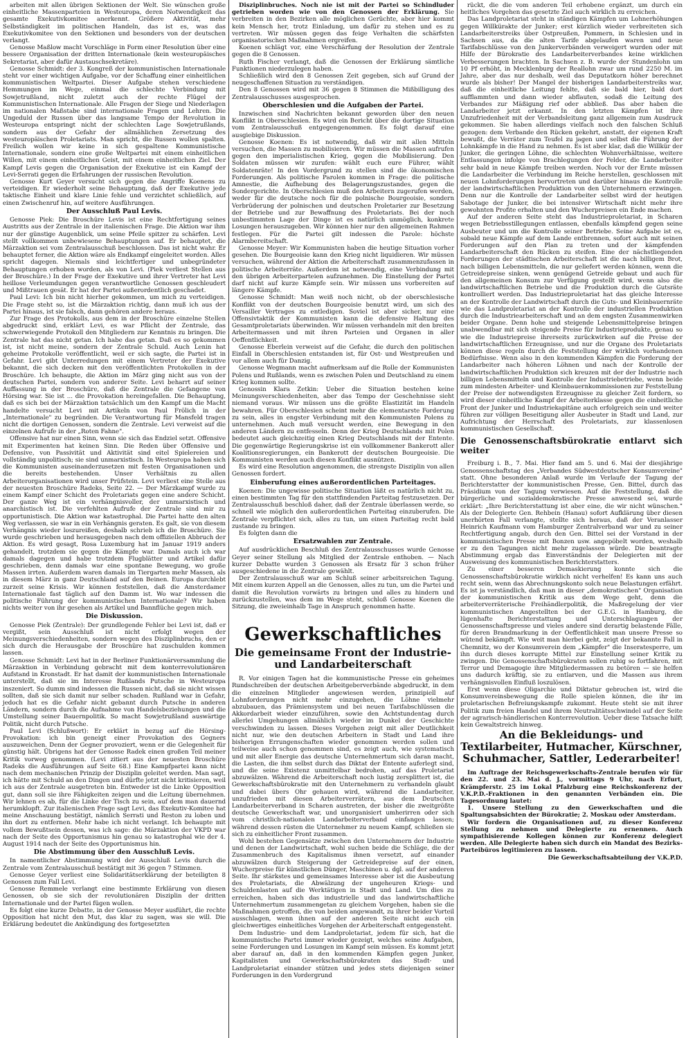arbeiten mit allen übrigen Sektionen der Welt. Sie wünschen große einheitliche Massenparteien in Westeuropa, deren Notwendigkeit das gesamte Exekutivkomitee anerkennt. Größere Aktivität, mehr Selbständigkeit im politischen Handeln, das ist es, was das Exekutivkomitee von den Sektionen und besonders von der deutschen verlangt.
Genosse Maßlow macht Vorschläge in Form einer Resolution über eine bessere Organisation der dritten Internationale (kein westeuropäisches Sekretariat, aber dafür Austauschsekretäre).
Genosse Schmidt: der 3. Kongreß der kommunistischen Internationale steht vor einer wichtigen Aufgabe, vor der Schaffung einer einheitlichen kommunistischen Weltpartei. Dieser Aufgabe stehen verschiedene Hemmungen im Wege, einmal die schlechte Verbindung mit Sowjetrußland, nicht zuletzt auch der rechte Flügel der Kommunistischen Internationale. Alle Fragen der Siege und Niederlagen im nationalen Maßstabe sind internationale Fragen und Lehren. Die Ungeduld der Russen über das langsame Tempo der Revolution in Westeuropa entspringt nicht der schlechten Lage Sowjetrußlands, sondern aus der Gefahr der allmählichen Zersetzung des westeuropäischen Proletariats. Man spricht, die Russen wollen spalten. Freilich wollen wir keine in sich gespaltene Kommunistische Internationale, sondern eine große Weltpartei mit einem einheitlichen Willen, mit einem einheitlichen Geist, mit einem einheitlichen Ziel. Der Kampf Levis gegen die Organisation der Exekutive ist ein Kampf der Levi-Serrati gegen die Erfahrungen der russischen Revolution.
Genosse Kurt Geyer versucht sich gegen die Angriffe Koenens zu verteidigen. Er wiederholt seine Behauptung, daß der Exekutive jede taktische Einheit und klare Linie fehle und verzichtet schließlich, auf einen Zwischenruf hin, auf weitere Ausführungen.
Der Ausschluß Paul Levis.
Genosse Piek: Die Broschüre Levis ist eine Rechtfertigung seines Austritts aus der Zentrale in der italienischen Frage. Die Aktion war ihm nur der günstige Augenblick, um seine Pfeile spitzer zu schärfen. Levi stellt vollkommen unbewiesene Behauptungen auf. Er behauptet, die Märzaktion sei vom Zentralausschuß beschlossen. Das ist nicht wahr. Er behauptet ferner, die Aktion wäre als Endkampf eingeleitet worden. Alles spricht dagegen. Niemals sind leichtfertiger und unbegründeter Behauptungen erhoben worden, als von Levi. (Piek verliest Stellen aus der Broschüre.) In der Frage der Exekutive und ihrer Vertreter hat Levi heillose Verleumdungen gegen verantwortliche Genossen geschleudert und Mißtrauen gesät. Er hat der Partei außerordentlich geschadet.
Paul Levi: Ich bin nicht hierher gekommen, um mich zu verteidigen. Die Frage steht so, ist die Märzaktion richtig, dann muß ich aus der Partei hinaus, ist sie falsch, dann gehören andere heraus.
Zur Frage des Protokolls, aus dem in der Broschüre einzelne Stellen abgedruckt sind, erklärt Levi, es war Pflicht der Zentrale, das schwerwiegende Protokoll den Mitgliedern zur Kenntnis zu bringen. Die Zentrale hat das nicht getan. Ich habe das getan. Daß es so gekommen ist, ist nicht meine, sondern der Zentrale Schuld. Auch Lenin hat geheime Protokolle veröffentlicht, weil er sich sagte, die Partei ist in Gefahr. Levi gibt Unterredungen mit einem Vertreter der Exekutive bekannt, die sich decken mit den veröffentlichten Protokollen in der Broschüre. Ich behaupte, die Aktion im März ging nicht aus von der deutschen Partei, sondern von anderer Seite. Levi beharrt auf seiner Auffassung in der Broschüre, daß die Zentrale die Gefangene von Hörsing war. Sie ist ... die Provokation hereingefallen. Die Behauptung, daß es sich bei der Märzaktion tatsächlich um den Kampf um die Macht handelte versucht Levi mit Artikeln von Paul Frölich in der „Internationale" zu begründen. Die Verantwortung für Mansfeld tragen nicht die dortigen Genossen, sondern die Zentrale. Levi verweist auf die einzelnen Aufrufe in der „Roten Fahne".
Offensive hat nur einen Sinn, wenn sie sich das Endziel setzt. Offensive mit Experimenten hat keinen Sinn. Die Reden über Offensive und Defensive, von Passivität und Aktivität sind eitel Spielereien und vollständig unpolitisch; sie sind unmarxistisch. In Westeuropa haben sich die Kommunisten auseinanderzusetzen mit festen Organisationen und die bereits bestehenden. Unser Verhältnis zu allen Arbeiterorganisationen wird unser Prüfstein. Levi verliest eine Stelle aus der neuesten Broschüre Radeks, Seite 22. — Der Märzkampf wurde zu einem Kampf einer Schicht des Proletariats gegen eine andere Schicht. Der ganze Weg ist ein verhängnisvoller, der unmarxistisch und anarchistisch ist. Die verfehlten Aufrufe der Zentrale sind mir zu opportunistisch. Die Aktion war katastrophal. Die Partei hatte den alten Weg verlassen, sie war in ein Verhängnis geraten. Es galt, sie von diesem Verhängnis wieder loszureißen, deshalb schrieb ich die Broschüre. Sie wurde geschrieben und herausgegeben nach dem offiziellen Abbruch der Aktion. Es wird gesagt, Rosa Luxemburg hat im Januar 1919 anders gehandelt, trotzdem sie gegen die Kämpfe war. Damals auch ich war damals dagegen und habe trotzdem Flugblätter und Artikel dafür geschrieben, denn damals war eine spontane Bewegung, wo große Massen irrten. Außerdem waren damals im Tiergarten mehr Massen, als in diesem März in ganz Deutschland auf den Beinen. Europa durchlebt zurzeit seine Krisis. Wir können feststellen, daß die Amsterdamer Internationale fast täglich auf den Damm ist. Wo war indessen die politische Führung der kommunistischen Internationale? Wir haben nichts weiter von ihr gesehen als Artikel und Bannflüche gegen mich.
Die Diskussion.
Genosse Piek (Zentrale): Der grundlegende Fehler bei Levi ist, daß er vergißt, sein Ausschluß ist nicht erfolgt wegen der Meinungsverschiedenheiten, sondern wegen des Disziplinbruchs, den er sich durch die Herausgabe der Broschüre hat zuschulden kommen lassen.
Genosse Schmidt: Levi hat in der Berliner Funktionärversammlung die Märzaktion in Verbindung gebracht mit dem konterrevolutionären Aufstand in Kronstadt. Er hat damit der kommunistischen Internationale unterstellt, daß sie im Interesse Rußlands Putsche in Westeuropa inszeniert. So dumm sind indessen die Russen nicht, daß sie nicht wissen sollten, daß sie sich damit nur selber schaden. Rußland war in Gefahr, jedoch hat es die Gefahr nicht gebannt durch Putsche in anderen Ländern, sondern durch die Aufnahme von Handelsbeziehungen und die Umstellung seiner Bauernpolitik. So macht Sowjetrußland auswärtige Politik, nicht durch Putsche.
Paul Levi (Schlußwort): Er erklärt in bezug auf die Hörsing-Provokation: ich bin geneigt einer Provokation des Gegners auszuweichen. Denn der Gegner provoziert, wenn er die Gelegenheit für günstig hält. Übrigens hat der Genosse Radek einen großen Teil meiner Kritik vorweg genommen. (Levi zitiert aus der neuesten Broschüre Radeks die Ausführungen auf Seite 68.) Eine Kampfpartei kann nicht nach dem mechanischen Prinzip der Disziplin geleitet werden. Man sagt, ich hätte mit Schuld an den Dingen und dürfte jetzt nicht kritisieren, weil ich aus der Zentrale ausgetreten bin. Entweder ist die Linke Opposition gut, dann soll sie ihre Fähigkeiten zeigen und die Leitung übernehmen. Wir lehnen es ab, für die Linke der Tisch zu sein, auf dem man dauernd herumklopft. Zur italienischen Frage sagt Levi, das Exekutiv-Komitee hat meine Anschauung bestätigt, nämlich Serrati und Reston zu loben und ihn dort zu entfernen. Mehr habe ich nicht verlangt. Ich behaupte mit vollem Bewußtsein dessen, was ich sage: die Märzaktion der VKPD war nach der Seite des Opportunismus hin genau so katastrophal wie der 4. August 1914 nach der Seite des Opportunismus hin.
Die Abstimmung über den Ausschluß Levis.
In namentlicher Abstimmung wird der Ausschluß Levis durch die Zentrale vom Zentralausschuß bestätigt mit 36 gegen 7 Stimmen.
Genosse Geyer verliest eine Solidaritätserklärung der beteiligten 8 Genossen zum Fall Levi.
Genosse Remmele verlangt eine bestimmte Erklärung von diesen Genossen, ob sie sich der revolutionären Disziplin der dritten Internationale und der Partei fügen wollen.
Es folgt eine kurze Debatte, in der Genosse Meyer ausführt, die rechte Opposition hat nicht den Mut, das klar zu sagen, was sie will. Die Erklärung bedeutet die Ankündigung des fortgesetzten
Disziplinbruches. Noch nie ist mit der Partei so Schindluder getrieben worden wie von den Genossen der Erklärung. Sie verbreiten in den Bezirken alle möglichen Gerüchte, aber hier kommt kein Mensch her, trotz Einladung, um dafür zu stehen und es zu vertreten. Wir müssen gegen das feige Verhalten die schärfsten organisatorischen Maßnahmen ergreifen.
Koenen schlägt vor, eine Verschärfung der Resolution der Zentrale gegen die 8 Genossen.
Ruth Fischer verlangt, daß die Genossen der Erklärung sämtliche Funktionen niederzulegen haben.
Schließlich wird den 8 Genossen Zeit gegeben, sich auf Grund der neugeschaffenen Situation zu verständigen.
Den 8 Genossen wird mit 36 gegen 8 Stimmen die Mißbilligung des Zentralausschusses ausgesprochen.
Oberschlesien und die Aufgaben der Partei.
Inzwischen sind Nachrichten bekannt geworden über den neuen Konflikt in Oberschlesien. Es wird ein Bericht über die dortige Situation vom Zentralausschuß entgegengenommen. Es folgt darauf eine ausgiebige Diskussion.
Genosse Koenen: Es ist notwendig, daß wir mit allen Mitteln versuchen, die Massen zu mobilisieren. Wir müssen die Massen aufrufen gegen den imperialistischen Krieg, gegen die Mobilisierung. Den Soldaten müssen wir zurufen: wählt euch eure Führer, wählt Soldatenräte! In den Vordergrund zu stellen sind die ökonomischen Forderungen. Als politische Parolen kommen in Frage: die politische Amnestie, die Aufhebung des Belagerungszustandes, gegen die Sondergerichte. In Oberschlesien muß den Arbeitern zugerufen werden, weder für die deutsche noch für die polnische Bourgeoisie, sondern Verbrüderung der polnischen und deutschen Proletarier zur Besetzung der Betriebe und zur Bewaffnung des Proletariats. Bei der noch unbestimmten Lage der Dinge ist es natürlich unmöglich, konkrete Losungen herauszugeben. Wir können hier nur den allgemeinen Rahmen festlegen. Für die Partei gilt indessen die Parole: höchste Alarmbereitschaft.
Genosse Meyer: Wir Kommunisten haben die heutige Situation vorher gesehen. Die Bourgeoisie kann den Krieg nicht liquidieren. Wir müssen versuchen, während der Aktion die Arbeiterschaft zusammenzufassen in politische Arbeiterräte. Außerdem ist notwendig, eine Verbindung mit den übrigen Arbeiterparteien aufzunehmen. Die Einstellung der Partei darf nicht auf kurze Kämpfe sein. Wir müssen uns vorbereiten auf längere Kämpfe.
Genosse Schmidt: Man weiß noch nicht, ob der oberschlesische Konflikt von der deutschen Bourgeoisie benutzt wird, um sich des Versailler Vertrages zu entledigen. Soviel ist aber sicher, nur eine Offensivtaktik der Kommunisten kann die defensive Haltung des Gesamtproletariats überwinden. Wir müssen verhandeln mit den breiten Arbeitermassen und mit ihren Parteien und Organen in aller Oeffentlichkeit.
Genosse Eberlein verweist auf die Gefahr, die durch den politischen Einfall in Oberschlesien entstanden ist, für Ost- und Westpreußen und vor allem auch für Danzig.
Genosse Wegmann macht aufmerksam auf die Rolle der Kommunisten Polens und Rußlands, wenn es zwischen Polen und Deutschland zu einem Krieg kommen sollte.
Genossin Klara Zetkin: Ueber die Situation bestehen keine Meinungsverschiedenheiten, aber das Tempo der Geschehnisse sieht niemand voraus. Wir müssen uns die größte Elastizität im Handeln bewahren. Für Oberschlesien scheint mehr die elementarste Forderung zu sein, alles in engster Verbindung mit den Kommunisten Polens zu unternehmen. Auch muß versucht werden, eine Bewegung in den anderen Ländern zu entfesseln. Denn der Krieg Deutschlands mit Polen bedeutet auch gleichzeitig einen Krieg Deutschlands mit der Entente. Die gegenwärtige Regierungskrise ist ein vollkommener Bankerott aller Koalitionsregierungen, ein Bankerott der deutschen Bourgeoisie. Die Kommunisten werden auch diesen Konflikt ausnützen.
Es wird eine Resolution angenommen, die strengste Disziplin von allen Genossen fordert.
Einberufung eines außerordentlichen Parteitages.
Koenen: Die ungewisse politische Situation läßt es natürlich nicht zu, einen bestimmten Tag für den stattfindenden Parteitag festzusetzen. Der Zentralausschuß beschloß daher, daß der Zentrale überlassen werde, so schnell wie möglich den außerordentlichen Parteitag einzuberufen. Die Zentrale verpflichtet sich, alles zu tun, um einen Parteitag recht bald zustande zu bringen.
Es folgten dann die
Ersatzwahlen zur Zentrale.
Auf ausdrücklichen Beschluß des Zentralausschusses wurde Genosse Geyer seiner Stellung als Mitglied der Zentrale enthoben. — Nach kurzer Debatte wurden 3 Genossen als Ersatz für 3 schon früher ausgeschiedene in die Zentrale gewählt.
Der Zentralausschuß war am Schluß seiner arbeitsreichen Tagung. Mit einem kurzen Appell an die Genossen, alles zu tun, um die Partei und damit die Revolution vorwärts zu bringen und alles zu hindern und zurückzustellen, was dem im Wege steht, schloß Genosse Koenen die Sitzung, die zweieinhalb Tage in Anspruch genommen hatte.
Gewerkschaftliches
Die gemeinsame Front der Industrie- und Landarbeiterschaft
R. Vor einigen Tagen hat die kommunistische Presse ein geheimes Rundschreiben der deutschen Arbeitgeberverbände abgedruckt, in dem die einzelnen Mitglieder angewiesen werden, prinzipiell auf Lohnforderungen nicht mehr einzugehen, die Löhne vielmehr abzubauen, das Prämiensystem und bei neuen Tarifabschlüssen die Akkordarbeit wieder einzuführen, sowie den Achtstundentag durch allerlei Umgehungen allmählich wieder im Dunkel der Geschichte verschwinden zu lassen. Dieses Vorgehen zeigt mit aller Deutlichkeit nicht nur, wie den deutschen Arbeitern in Stadt und Land ihre bisherigen Errungenschaften wieder genommen werden sollen und teilweise auch schon genommen sind, es zeigt auch, wie systematisch und mit aller Energie das deutsche Unternehmertum sich daran macht, die Lasten, die ihm selbst durch das Diktat der Entente auferlegt sind, und die seine Existenz unmittelbar bedrohen, auf das Proletariat abzuwälzen. Während die Arbeiterschaft noch lustig zersplittert ist, die Gewerkschaftsbürokratie mit den Unternehmern zu verhandeln glaubt und dabei übers Ohr gehauen wird, während die Landarbeiter, unzufrieden mit diesen Arbeiterverrätern, aus dem Deutschen Landarbeiterverband in Scharen austreten, der bisher die zweitgrößte deutsche Gewerkschaft war, und unorganisiert umherirren oder sich vom christlich-nationalen Landarbeiterverband einfangen lassen; während dessen rüsten die Unternehmer zu neuem Kampf, schließen sie sich zu einheitlicher Front zusammen.
Wohl bestehen Gegensätze zwischen den Unternehmern der Industrie und denen der Landwirtschaft, wohl suchen beide die Schläge, die der Zusammenbruch des Kapitalismus ihnen versetzt, auf einander abzuwälzen durch Steigerung der Getreidepreise auf der einen, Wucherpreise für künstlichen Dünger, Maschinen u. dgl. auf der anderen Seite. Ihr stärkstes und gemeinsames Interesse aber ist die Ausbeutung des Proletariats, die Abwälzung der ungeheuren Kriegs- und Schuldenlasten auf die Werktätigen in Stadt und Land. Um dies zu erreichen, haben sich das industrielle und das landwirtschaftliche Unternehmertum zusammengetan zu gleichem Vorgehen, haben sie die Maßnahmen getroffen, die von beiden angewandt, zu ihrer beider Vorteil ausschlagen, wenn ihnen auf der anderen Seite nicht auch ein gleichwertiges einheitliches Vorgehen der Arbeiterschaft entgegensteht.
Dem Industrie- und dem Landproletariat, jedem für sich, hat die kommunistische Partei immer wieder gezeigt, welches seine Aufgaben, seine Forderungen und Losungen im Kampf sein müssen. Es kommt jetzt aber darauf an, daß in den kommenden Kämpfen gegen Junker, Kapitalisten und Gewerkschaftsbürokraten das Stadt- und Landproletariat einander stützen und jedes stets diejenigen seiner Forderungen in den Vordergrund
rückt, die die vom anderen Teil erhobene ergänzt, um durch ein heitliches Vorgehen das gesetzte Ziel auch wirklich zu erreichen.
Das Landproletariat steht in ständigen Kämpfen um Lohnerhöhungen gegen Willkürakte der Junker; erst kürzlich wieder verbreiteten sich Landarbeiterstreiks über Ostpreußen, Pommern, in Schlesien und in Sachsen aus, da die alten Tarife abgelaufen waren und neue Tarifabschlüsse von den Junkerverbänden verweigert wurden oder mit Hilfe der Bürokratie des Landarbeiterverbandes keine wirklichen Verbesserungen brachten. In Sachsen z. B. wurde der Stundenlohn um 10 Pf erhöht, in Mecklenburg der Reallohn zwar um rund 2250 M. im Jahre, aber das nur deshalb, weil das Deputatkorn höher berechnet wurde als bisher! Der Mangel der bisherigen Landarbeiterstreiks war, daß die einheitliche Leitung fehlte, daß sie bald hier, bald dort aufflammten und dann wieder abflauten, sodaß die Leitung des Verbandes zur Mäßigung rief oder abbließ. Das aber haben die Landarbeiter jetzt erkannt. In den letzten Kämpfen ist ihre Unzufriedenheit mit der Verbandsleitung ganz allgemein zum Ausdruck gekommen. Sie haben allerdings vielfach noch den falschen Schluß gezogen: dem Verbande den Rücken gekehrt, anstatt, der eigenen Kraft bewußt, die Verräter zum Teufel zu jagen und selbst die Führung der Lohnkämpfe in die Hand zu nehmen. Es ist aber klar, daß die Willkür der Junker, die geringen Löhne, die schlechten Wohnverhältnisse, weitere Entlassungen infolge von Brachlegungen der Felder, die Landarbeiter sehr bald in neue Kämpfe treiben werden. Noch vor der Ernte müssen die Landarbeiter die Verbindung im Reiche herstellen, geschlossen mit neuen Lohnforderungen hervortreten und darüber hinaus die Kontrolle der landwirtschaftlichen Produktion von den Unternehmern erzwingen. Denn nur die Kontrolle der Landarbeiter selbst wird der heutigen Sabotage der Junker, die bei intensiver Wirtschaft nicht mehr ihre gewohnten Profite erhalten und den Wucherpreisen ein Ende machen.
Auf der anderen Seite steht das Industrieproletariat, in Scharen wegen Betriebsstillegungen entlassen, ebenfalls kämpfend gegen seine Ausbeuter und um die Kontrolle seiner Betriebe. Seine Aufgabe ist es, sobald neue Kämpfe auf dem Lande entbrennen, sofort auch mit seinen Forderungen auf den Plan zu treten und der kämpfenden Landarbeiterschaft den Rücken zu steifen. Eine der nächstliegenden Forderungen der städtischen Arbeiterschaft ist die nach billigem Brot, nach billigen Lebensmitteln, die nur geliefert werden können, wenn die Getreidepreise sinken, wenn genügend Getreide gebaut und auch für den allgemeinen Konsum zur Verfügung gestellt wird, wenn also die landwirtschaftlichen Betriebe und die Produktion durch die Gutsräte kontrolliert werden. Das Industrieproletariat hat das gleiche Interesse an der Kontrolle der Landwirtschaft durch die Guts- und Kleinbauernräte wie das Landproletariat an der Kontrolle der industriellen Produktion durch die Industriearbeiterschaft und an dem engsten Zusammenwirken beider Organe. Denn hohe und steigende Lebensmittelpreise bringen unabwendbar mit sich steigende Preise für Industrieprodukte, genau so wie die Industriepreise ihrerseits zurückwirken auf die Preise der landwirtschaftlichen Erzeugnisse, und nur die Organe des Proletariats können diese regeln durch die Feststellung der wirklich vorhandenen Bedürfnisse. Wenn also in den kommenden Kämpfen die Forderung der Landarbeiter nach höheren Löhnen und nach der Kontrolle der landwirtschaftlichen Produktion sich kreuzen mit der der Industrie nach billigen Lebensmitteln und Kontrolle der Industriebetriebe, wenn beide zum mindesten Arbeiter- und Kleinbauernkommissionen zur Feststellung der Preise der notwendigsten Erzeugnisse zu gleicher Zeit fordern, so wird dieser einheitliche Kampf der Arbeiterklasse gegen die einheitliche Front der Junker und Industriekapitäne auch erfolgreich sein und weiter führen zur völligen Beseitigung aller Ausbeuter in Stadt und Land, zur Aufrichtung der Herrschaft des Proletariats, zur klassenlosen kommunistischen Gesellschaft.
Die Genossenschaftsbürokratie entlarvt sich weiter
Freiburg i. B., 7. Mai. Hier fand am 5. und 6. Mai der diesjährige Genossenschaftstag des „Verbandes Südwestdeutscher Konsumvereine" statt. Ohne besonderen Anlaß wurde im Verlaufe der Tagung der Berichterstatter der kommunistischen Presse, Gen. Bittel, durch das Präsidium von der Tagung verwiesen. Auf die Feststellung, daß die bürgerliche und sozialdemokratische Presse anwesend sei, wurde erklärt: „Ihre Berichterstattung ist aber eine, die wir nicht wünschen." Als der Delegierte Gen. Rehbein (Hanau) sofort Aufklärung über diesen unerhörten Fall verlangte, stellte sich heraus, daß der Veranlasser Heinrich Kaufmann vom Hamburger Zentralverband war und zu seiner Rechtfertigung angab, durch den Gen. Bittel sei der Vorstand in der kommunistischen Presse mit Bonzen usw. angepöbelt worden, weshalb er zu den Tagungen nicht mehr zugelassen würde. Die beantragte Abstimmung ergab das Einverständnis der Delegierten mit der Ausweisung des kommunistischen Berichterstatters.
Zu einer besseren Demaskierung konnte sich die Genossenschaftsbürokratie wirklich nicht verhelfen! Es kann uns auch recht sein, wenn das Abrechnungskonto solch neue Belastungen erfährt. Es ist ja verständlich, daß man in dieser „demokratischen" Organisation der kommunistischen Kritik aus dem Wege geht, denn die arbeiterverräterische Freihändlerpolitik, die Maßregelung der vier kommunistischen Angestellten bei der G.E.G. in Hamburg, die lügenhafte Berichterstattung und Unterschlagungen der Genossenschaftspresse und vieles andere sind derartig belastende Fälle, für deren Brandmarkung in der Oeffentlichkeit man unsere Presse so wütend bekämpft. Wie weit man hierbei geht, zeigt der bekannte Fall in Chemnitz, wo der Konsumverein dem „Kämpfer" die Inseratesperre, um ihn durch dieses korrupte Mittel zur Einstellung seiner Kritik zu zwingen. Die Genossenschaftsbürokraten sollen ruhig so fortfahren, mit Terror und Demagogie ihre Mitgliedermassen zu betören — sie helfen uns dadurch kräftig, sie zu entlarven, und die Massen aus ihrem verhängnisvollen Einfluß loszulösen.
Erst wenn diese Oligarchie und Diktatur gebrochen ist, wird die Konsumvereinsbewegung die Rolle spielen können, die ihr im proletarischen Befreiungskampfe zukommt. Heute steht sie mit ihrer Politik zum freien Handel und ihrem Neutralitätsschwindel auf der Seite der agrarisch-händlerischen Konterrevolution. Ueber diese Tatsache hilft kein Gewaltstreich hinweg.
An die Bekleidungs- und Textilarbeiter, Hutmacher, Kürschner, Schuhmacher, Sattler, Lederarbeiter!
Im Auftrage der Reichsgewerkschafts-Zentrale berufen wir für den 22. und 23. Mai d. J., vormittags 9 Uhr, nach Erfurt, Krämpferstr. 25 im Lokal Pfalzburg eine Reichskonferenz der V.K.P.D.-Fraktionen in den genannten Verbänden ein. Die Tagesordnung lautet:
1. Unsere Stellung zu den Gewerkschaften und die Spaltungsabsichten der Bürokratie; 2. Moskau oder Amsterdam.
Wir fordern die Organisationen auf, zu dieser Konferenz Stellung zu nehmen und Delegierte zu ernennen. Auch sympathisierende Kollegen können zur Konferenz delegiert werden. Alle Delegierte haben sich durch ein Mandat des Bezirks-Parteibüros legitimieren zu lassen.
Die Gewerkschaftsabteilung der V.K.P.D.